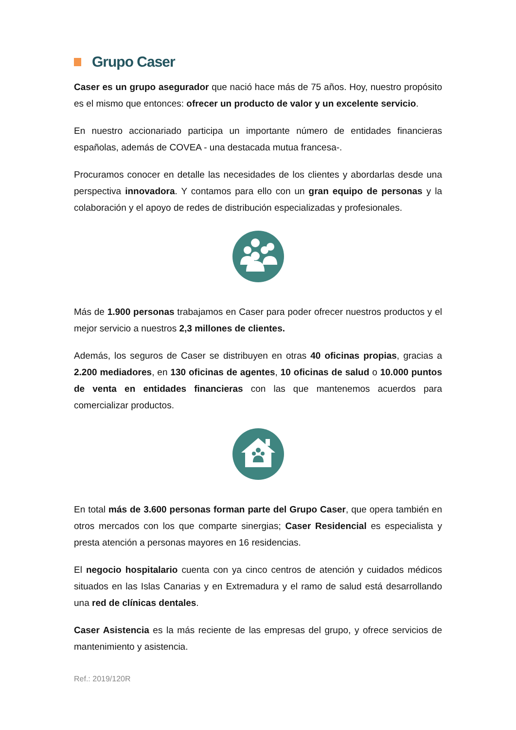Grupo Caser
Caser es un grupo asegurador que nació hace más de 75 años. Hoy, nuestro propósito es el mismo que entonces: ofrecer un producto de valor y un excelente servicio.
En nuestro accionariado participa un importante número de entidades financieras españolas, además de COVEA - una destacada mutua francesa-.
Procuramos conocer en detalle las necesidades de los clientes y abordarlas desde una perspectiva innovadora. Y contamos para ello con un gran equipo de personas y la colaboración y el apoyo de redes de distribución especializadas y profesionales.
Más de 1.900 personas trabajamos en Caser para poder ofrecer nuestros productos y el mejor servicio a nuestros 2,3 millones de clientes.
Además, los seguros de Caser se distribuyen en otras 40 oficinas propias, gracias a 2.200 mediadores, en 130 oficinas de agentes, 10 oficinas de salud o 10.000 puntos de venta en entidades financieras con las que mantenemos acuerdos para comercializar productos.
En total más de 3.600 personas forman parte del Grupo Caser, que opera también en otros mercados con los que comparte sinergias; Caser Residencial es especialista y presta atención a personas mayores en 16 residencias.
El negocio hospitalario cuenta con ya cinco centros de atención y cuidados médicos situados en las Islas Canarias y en Extremadura y el ramo de salud está desarrollando una red de clínicas dentales.
Caser Asistencia es la más reciente de las empresas del grupo, y ofrece servicios de mantenimiento y asistencia.
Ref.: 2019/120R